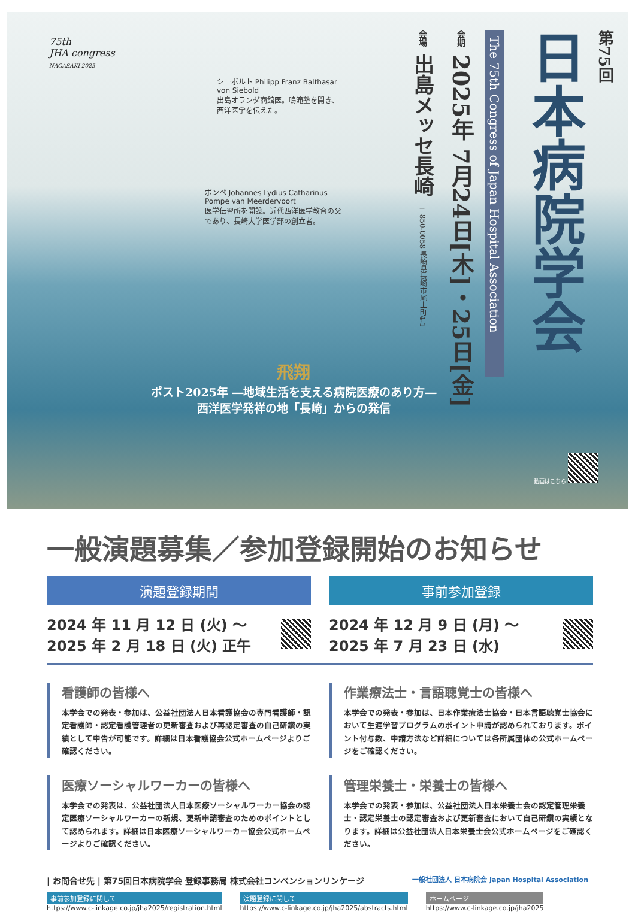75th
JHA congress
NAGASAKI 2025
シーボルト Philipp Franz Balthasar von Siebold
出島オランダ商館医。鳴滝塾を開き、西洋医学を伝えた。
ポンペ Johannes Lydius Catharinus Pompe van Meerdervoort
医学伝習所を開設。近代西洋医学教育の父であり、長崎大学医学部の創立者。
第75回
日本病院学会
The 75th Congress of Japan Hospital Association
会期 2025年 7月24日[木]・25日[金]
会場 出島メッセ長崎 〒850-0058 長崎県長崎市尾上町4-1
飛翔
ポスト2025年 ―地域生活を支える病院医療のあり方―
西洋医学発祥の地「長崎」からの発信
動画はこちら
一般演題募集／参加登録開始のお知らせ
演題登録期間
2024 年 11 月 12 日 (火) ～
2025 年 2 月 18 日 (火) 正午
事前参加登録
2024 年 12 月 9 日 (月) ～
2025 年 7 月 23 日 (水)
看護師の皆様へ
本学会での発表・参加は、公益社団法人日本看護協会の専門看護師・認定看護師・認定看護管理者の更新審査および再認定審査の自己研鑽の実績として申告が可能です。詳細は日本看護協会公式ホームページよりご確認ください。
医療ソーシャルワーカーの皆様へ
本学会での発表は、公益社団法人日本医療ソーシャルワーカー協会の認定医療ソーシャルワーカーの新規、更新申請審査のためのポイントとして認められます。詳細は日本医療ソーシャルワーカー協会公式ホームページよりご確認ください。
作業療法士・言語聴覚士の皆様へ
本学会での発表・参加は、日本作業療法士協会・日本言語聴覚士協会において生涯学習プログラムのポイント申請が認められております。ポイント付与数、申請方法など詳細については各所属団体の公式ホームページをご確認ください。
管理栄養士・栄養士の皆様へ
本学会での発表・参加は、公益社団法人日本栄養士会の認定管理栄養士・認定栄養士の認定審査および更新審査において自己研鑽の実績となります。詳細は公益社団法人日本栄養士会公式ホームページをご確認ください。
| お問合せ先 | 第75回日本病院学会 登録事務局 株式会社コンベンションリンケージ 一般社団法人 日本病院会 Japan Hospital Association
事前参加登録に関して
https://www.c-linkage.co.jp/jha2025/registration.html
演題登録に関して
https://www.c-linkage.co.jp/jha2025/abstracts.html
ホームページ
https://www.c-linkage.co.jp/jha2025